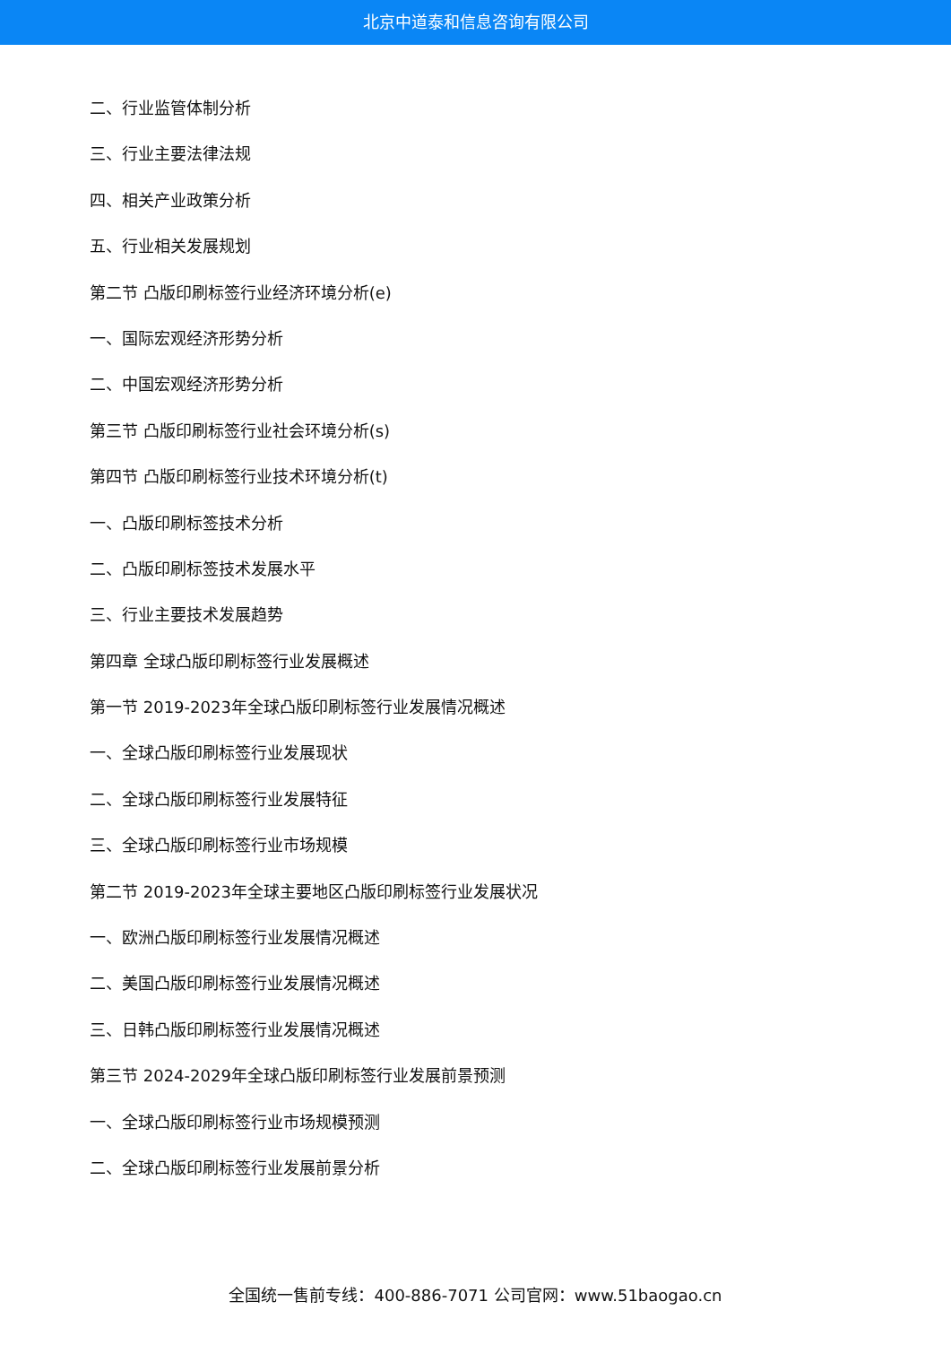北京中道泰和信息咨询有限公司
二、行业监管体制分析
三、行业主要法律法规
四、相关产业政策分析
五、行业相关发展规划
第二节 凸版印刷标签行业经济环境分析(e)
一、国际宏观经济形势分析
二、中国宏观经济形势分析
第三节 凸版印刷标签行业社会环境分析(s)
第四节 凸版印刷标签行业技术环境分析(t)
一、凸版印刷标签技术分析
二、凸版印刷标签技术发展水平
三、行业主要技术发展趋势
第四章 全球凸版印刷标签行业发展概述
第一节 2019-2023年全球凸版印刷标签行业发展情况概述
一、全球凸版印刷标签行业发展现状
二、全球凸版印刷标签行业发展特征
三、全球凸版印刷标签行业市场规模
第二节 2019-2023年全球主要地区凸版印刷标签行业发展状况
一、欧洲凸版印刷标签行业发展情况概述
二、美国凸版印刷标签行业发展情况概述
三、日韩凸版印刷标签行业发展情况概述
第三节 2024-2029年全球凸版印刷标签行业发展前景预测
一、全球凸版印刷标签行业市场规模预测
二、全球凸版印刷标签行业发展前景分析
全国统一售前专线：400-886-7071 公司官网：www.51baogao.cn